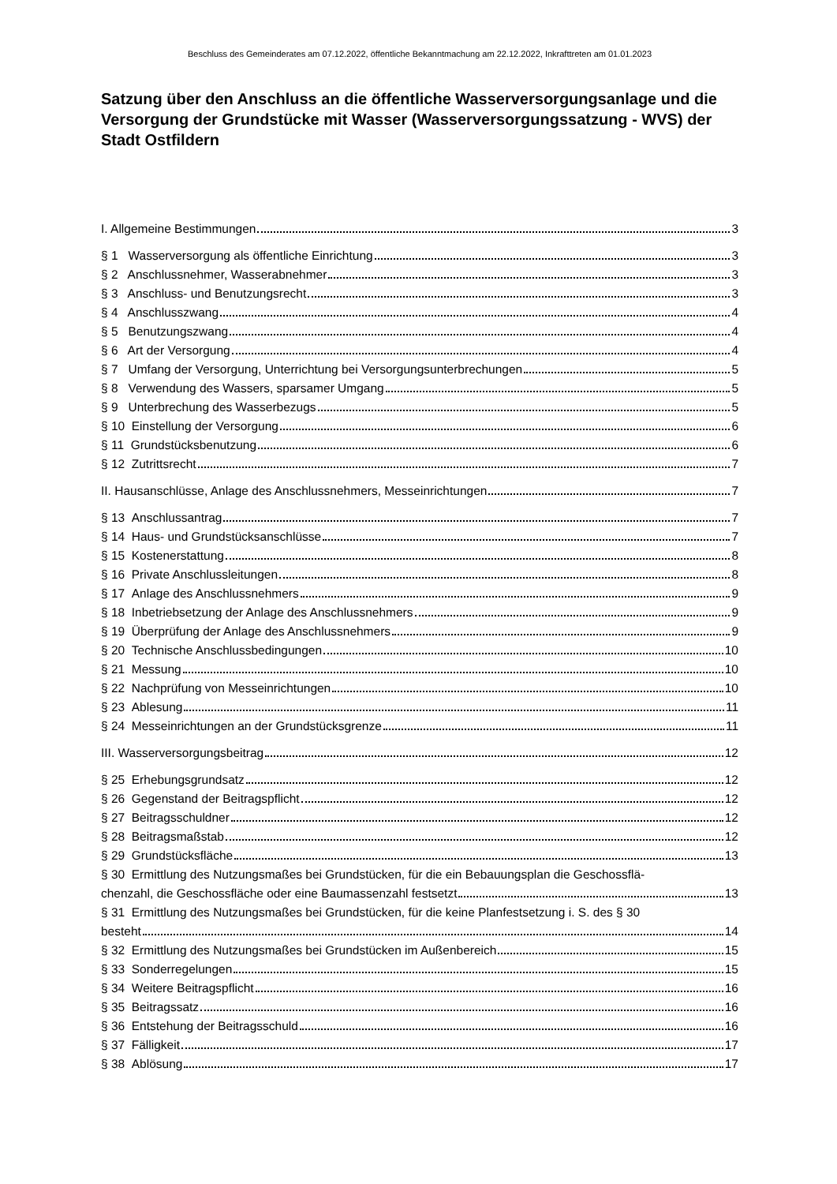Beschluss des Gemeinderates am 07.12.2022, öffentliche Bekanntmachung am 22.12.2022, Inkrafttreten am 01.01.2023
Satzung über den Anschluss an die öffentliche Wasserversorgungsanlage und die Versorgung der Grundstücke mit Wasser (Wasserversorgungssatzung - WVS) der Stadt Ostfildern
I. Allgemeine Bestimmungen 3
§ 1 Wasserversorgung als öffentliche Einrichtung 3
§ 2 Anschlussnehmer, Wasserabnehmer 3
§ 3 Anschluss- und Benutzungsrecht 3
§ 4 Anschlusszwang 4
§ 5 Benutzungszwang 4
§ 6 Art der Versorgung 4
§ 7 Umfang der Versorgung, Unterrichtung bei Versorgungsunterbrechungen 5
§ 8 Verwendung des Wassers, sparsamer Umgang 5
§ 9 Unterbrechung des Wasserbezugs 5
§ 10 Einstellung der Versorgung 6
§ 11 Grundstücksbenutzung 6
§ 12 Zutrittsrecht 7
II. Hausanschlüsse, Anlage des Anschlussnehmers, Messeinrichtungen 7
§ 13 Anschlussantrag 7
§ 14 Haus- und Grundstücksanschlüsse 7
§ 15 Kostenerstattung 8
§ 16 Private Anschlussleitungen 8
§ 17 Anlage des Anschlussnehmers 9
§ 18 Inbetriebsetzung der Anlage des Anschlussnehmers 9
§ 19 Überprüfung der Anlage des Anschlussnehmers 9
§ 20 Technische Anschlussbedingungen 10
§ 21 Messung 10
§ 22 Nachprüfung von Messeinrichtungen 10
§ 23 Ablesung 11
§ 24 Messeinrichtungen an der Grundstücksgrenze 11
III. Wasserversorgungsbeitrag 12
§ 25 Erhebungsgrundsatz 12
§ 26 Gegenstand der Beitragspflicht 12
§ 27 Beitragsschuldner 12
§ 28 Beitragsmaßstab 12
§ 29 Grundstücksfläche 13
§ 30 Ermittlung des Nutzungsmaßes bei Grundstücken, für die ein Bebauungsplan die Geschossflä-
chenzahl, die Geschossfläche oder eine Baumassenzahl festsetzt 13
§ 31 Ermittlung des Nutzungsmaßes bei Grundstücken, für die keine Planfestsetzung i. S. des § 30
besteht 14
§ 32 Ermittlung des Nutzungsmaßes bei Grundstücken im Außenbereich 15
§ 33 Sonderregelungen 15
§ 34 Weitere Beitragspflicht 16
§ 35 Beitragssatz 16
§ 36 Entstehung der Beitragsschuld 16
§ 37 Fälligkeit 17
§ 38 Ablösung 17